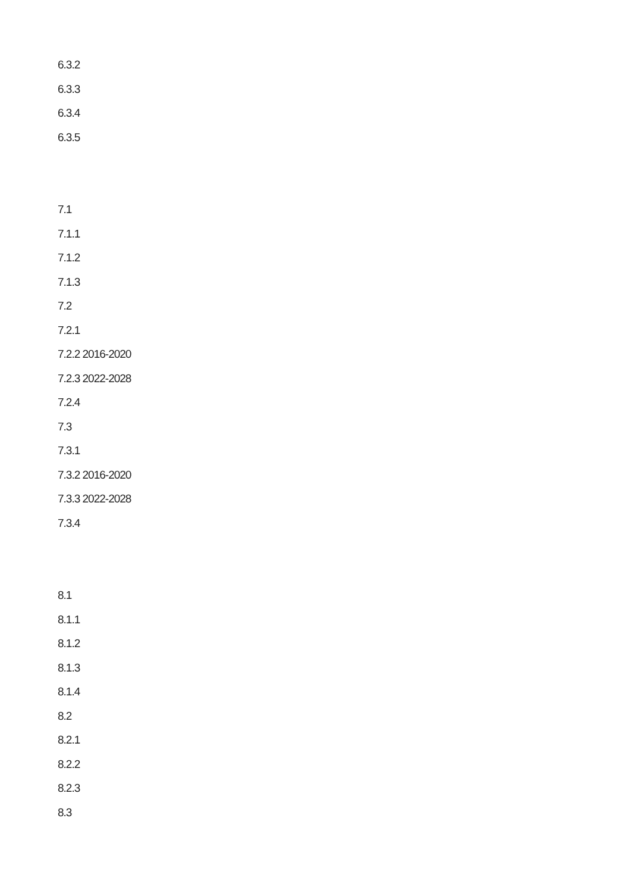6.3.2
6.3.3
6.3.4
6.3.5
7.1
7.1.1
7.1.2
7.1.3
7.2
7.2.1
7.2.2 2016-2020
7.2.3 2022-2028
7.2.4
7.3
7.3.1
7.3.2 2016-2020
7.3.3 2022-2028
7.3.4
8.1
8.1.1
8.1.2
8.1.3
8.1.4
8.2
8.2.1
8.2.2
8.2.3
8.3